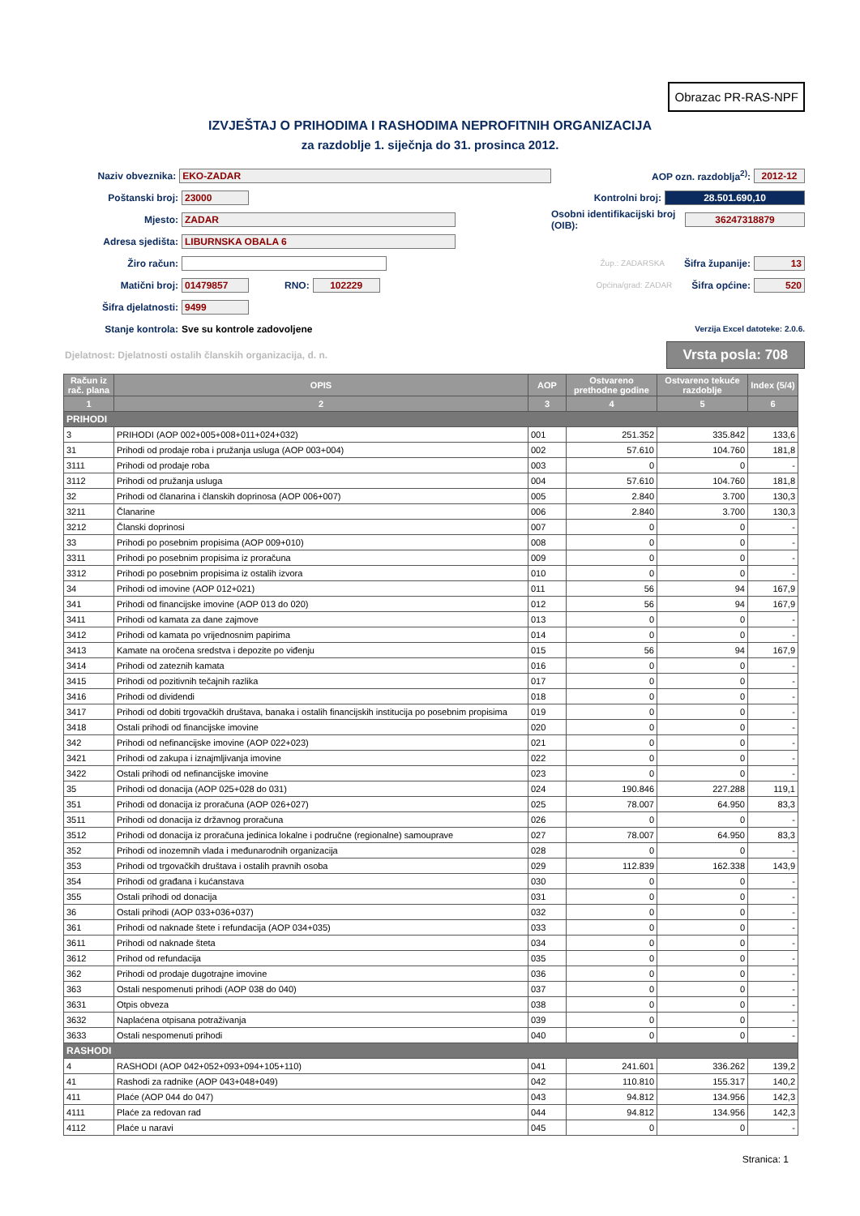Obrazac PR-RAS-NPF
IZVJEŠTAJ O PRIHODIMA I RASHODIMA NEPROFITNIH ORGANIZACIJA
za razdoblje 1. siječnja do 31. prosinca 2012.
Naziv obveznika: EKO-ZADAR
Poštanski broj: 23000
Mjesto: ZADAR
Adresa sjedišta: LIBURNSKA OBALA 6
Žiro račun:
Matični broj: 01479857 RNO: 102229
Šifra djelatnosti: 9499
Stanje kontrola: Sve su kontrole zadovoljene
AOP ozn. razdoblja<sup>2)</sup>: 2012-12
Kontrolni broj: 28.501.690,10
Osobni identifikacijski broj (OIB): 36247318879
Žup.: ZADARSKA Šifra županije: 13
Općina/grad: ZADAR Šifra općine: 520
Verzija Excel datoteke: 2.0.6.
Djelatnost: Djelatnosti ostalih članskih organizacija, d. n. Vrsta posla: 708
| Račun iz rač. plana | OPIS | AOP | Ostvareno prethodne godine | Ostvareno tekuće razdoblje | Index (5/4) |
| --- | --- | --- | --- | --- | --- |
| 1 | 2 | 3 | 4 | 5 | 6 |
| PRIHODI | | | | | |
| 3 | PRIHODI (AOP 002+005+008+011+024+032) | 001 | 251.352 | 335.842 | 133,6 |
| 31 | Prihodi od prodaje roba i pružanja usluga (AOP 003+004) | 002 | 57.610 | 104.760 | 181,8 |
| 3111 | Prihodi od prodaje roba | 003 | 0 | 0 | - |
| 3112 | Prihodi od pružanja usluga | 004 | 57.610 | 104.760 | 181,8 |
| 32 | Prihodi od članarina i članskih doprinosa (AOP 006+007) | 005 | 2.840 | 3.700 | 130,3 |
| 3211 | Članarine | 006 | 2.840 | 3.700 | 130,3 |
| 3212 | Članski doprinosi | 007 | 0 | 0 | - |
| 33 | Prihodi po posebnim propisima (AOP 009+010) | 008 | 0 | 0 | - |
| 3311 | Prihodi po posebnim propisima iz proračuna | 009 | 0 | 0 | - |
| 3312 | Prihodi po posebnim propisima iz ostalih izvora | 010 | 0 | 0 | - |
| 34 | Prihodi od imovine (AOP 012+021) | 011 | 56 | 94 | 167,9 |
| 341 | Prihodi od financijske imovine (AOP 013 do 020) | 012 | 56 | 94 | 167,9 |
| 3411 | Prihodi od kamata za dane zajmove | 013 | 0 | 0 | - |
| 3412 | Prihodi od kamata po vrijednosnim papirima | 014 | 0 | 0 | - |
| 3413 | Kamate na oročena sredstva i depozite po viđenju | 015 | 56 | 94 | 167,9 |
| 3414 | Prihodi od zateznih kamata | 016 | 0 | 0 | - |
| 3415 | Prihodi od pozitivnih tečajnih razlika | 017 | 0 | 0 | - |
| 3416 | Prihodi od dividendi | 018 | 0 | 0 | - |
| 3417 | Prihodi od dobiti trgovačkih društava, banaka i ostalih financijskih institucija po posebnim propisima | 019 | 0 | 0 | - |
| 3418 | Ostali prihodi od financijske imovine | 020 | 0 | 0 | - |
| 342 | Prihodi od nefinancijske imovine (AOP 022+023) | 021 | 0 | 0 | - |
| 3421 | Prihodi od zakupa i iznajmljivanja imovine | 022 | 0 | 0 | - |
| 3422 | Ostali prihodi od nefinancijske imovine | 023 | 0 | 0 | - |
| 35 | Prihodi od donacija (AOP 025+028 do 031) | 024 | 190.846 | 227.288 | 119,1 |
| 351 | Prihodi od donacija iz proračuna (AOP 026+027) | 025 | 78.007 | 64.950 | 83,3 |
| 3511 | Prihodi od donacija iz državnog proračuna | 026 | 0 | 0 | - |
| 3512 | Prihodi od donacija iz proračuna jedinica lokalne i područne (regionalne) samouprave | 027 | 78.007 | 64.950 | 83,3 |
| 352 | Prihodi od inozemnih vlada i međunarodnih organizacija | 028 | 0 | 0 | - |
| 353 | Prihodi od trgovačkih društava i ostalih pravnih osoba | 029 | 112.839 | 162.338 | 143,9 |
| 354 | Prihodi od građana i kućanstava | 030 | 0 | 0 | - |
| 355 | Ostali prihodi od donacija | 031 | 0 | 0 | - |
| 36 | Ostali prihodi (AOP 033+036+037) | 032 | 0 | 0 | - |
| 361 | Prihodi od naknade štete i refundacija (AOP 034+035) | 033 | 0 | 0 | - |
| 3611 | Prihodi od naknade šteta | 034 | 0 | 0 | - |
| 3612 | Prihod od refundacija | 035 | 0 | 0 | - |
| 362 | Prihodi od prodaje dugotrajne imovine | 036 | 0 | 0 | - |
| 363 | Ostali nespomenuti prihodi (AOP 038 do 040) | 037 | 0 | 0 | - |
| 3631 | Otpis obveza | 038 | 0 | 0 | - |
| 3632 | Naplaćena otpisana potraživanja | 039 | 0 | 0 | - |
| 3633 | Ostali nespomenuti prihodi | 040 | 0 | 0 | - |
| RASHODI | | | | | |
| 4 | RASHODI (AOP 042+052+093+094+105+110) | 041 | 241.601 | 336.262 | 139,2 |
| 41 | Rashodi za radnike (AOP 043+048+049) | 042 | 110.810 | 155.317 | 140,2 |
| 411 | Plaće (AOP 044 do 047) | 043 | 94.812 | 134.956 | 142,3 |
| 4111 | Plaće za redovan rad | 044 | 94.812 | 134.956 | 142,3 |
| 4112 | Plaće u naravi | 045 | 0 | 0 | - |
Stranica: 1